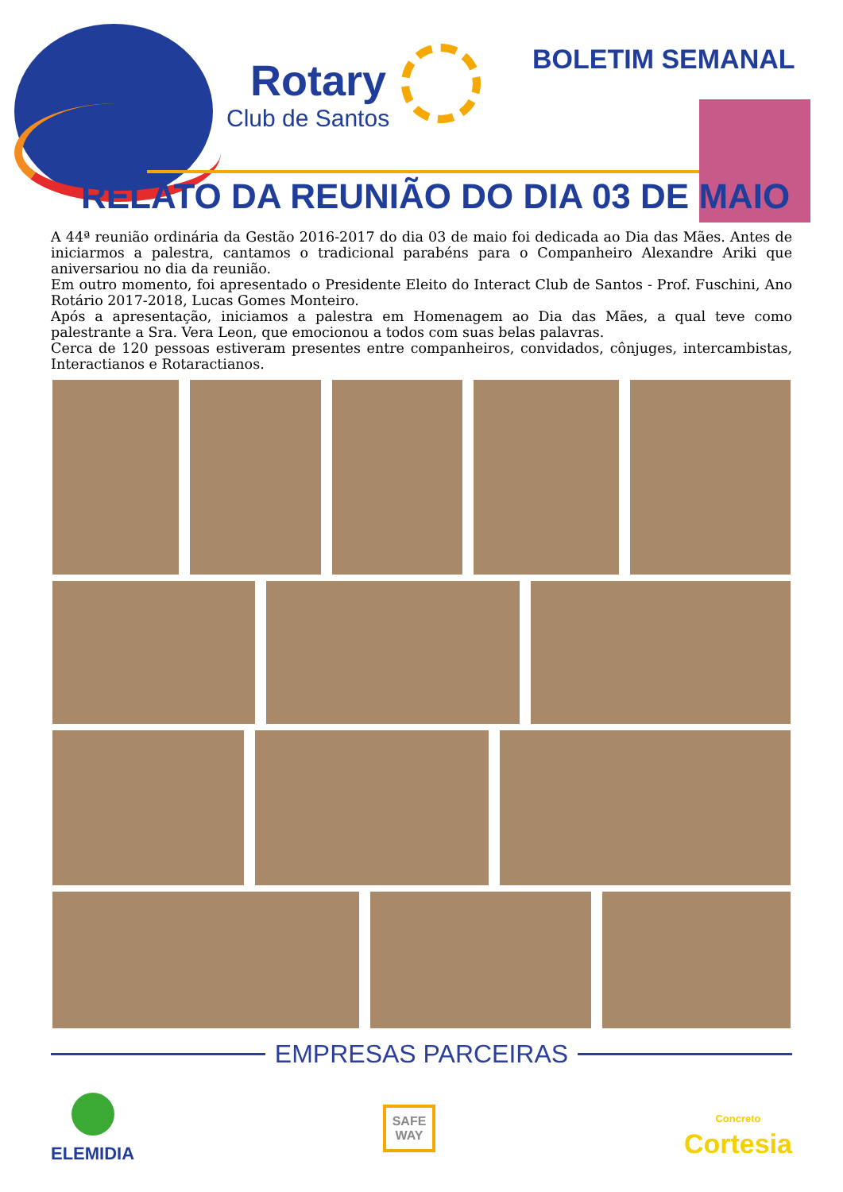Rotary
Club de Santos
BOLETIM SEMANAL
RELATO DA REUNIÃO DO DIA 03 DE MAIO
A 44ª reunião ordinária da Gestão 2016-2017 do dia 03 de maio foi dedicada ao Dia das Mães. Antes de iniciarmos a palestra, cantamos o tradicional parabéns para o Companheiro Alexandre Ariki que aniversariou no dia da reunião.
Em outro momento, foi apresentado o Presidente Eleito do Interact Club de Santos - Prof. Fuschini, Ano Rotário 2017-2018, Lucas Gomes Monteiro.
Após a apresentação, iniciamos a palestra em Homenagem ao Dia das Mães, a qual teve como palestrante a Sra. Vera Leon, que emocionou a todos com suas belas palavras.
Cerca de 120 pessoas estiveram presentes entre companheiros, convidados, cônjuges, intercambistas, Interactianos e Rotaractianos.
EMPRESAS PARCEIRAS
ELEMIDIA
SAFE
WAY
Concreto
Cortesia